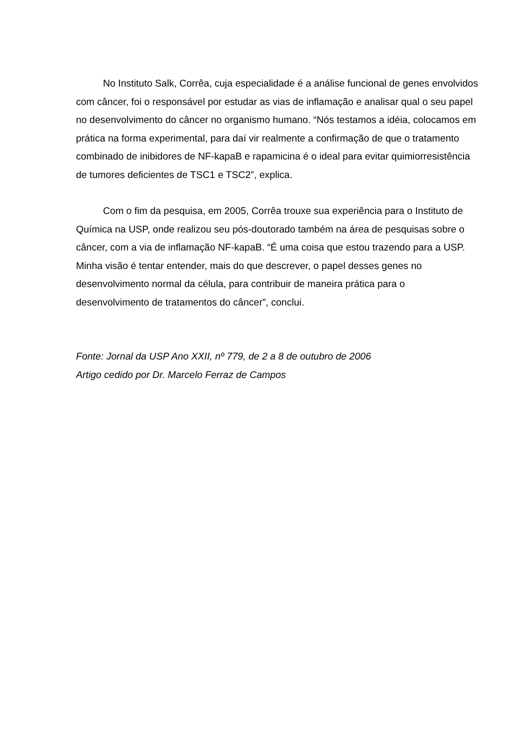No Instituto Salk, Corrêa, cuja especialidade é a análise funcional de genes envolvidos com câncer, foi o responsável por estudar as vias de inflamação e analisar qual o seu papel no desenvolvimento do câncer no organismo humano. “Nós testamos a idéia, colocamos em prática na forma experimental, para daí vir realmente a confirmação de que o tratamento combinado de inibidores de NF-kapaB e rapamicina é o ideal para evitar quimiorresistência de tumores deficientes de TSC1 e TSC2”, explica.
Com o fim da pesquisa, em 2005, Corrêa trouxe sua experiência para o Instituto de Química na USP, onde realizou seu pós-doutorado também na área de pesquisas sobre o câncer, com a via de inflamação NF-kapaB. “É uma coisa que estou trazendo para a USP. Minha visão é tentar entender, mais do que descrever, o papel desses genes no desenvolvimento normal da célula, para contribuir de maneira prática para o desenvolvimento de tratamentos do câncer”, conclui.
Fonte: Jornal da USP Ano XXII, nº 779, de 2 a 8 de outubro de 2006
Artigo cedido por Dr. Marcelo Ferraz de Campos